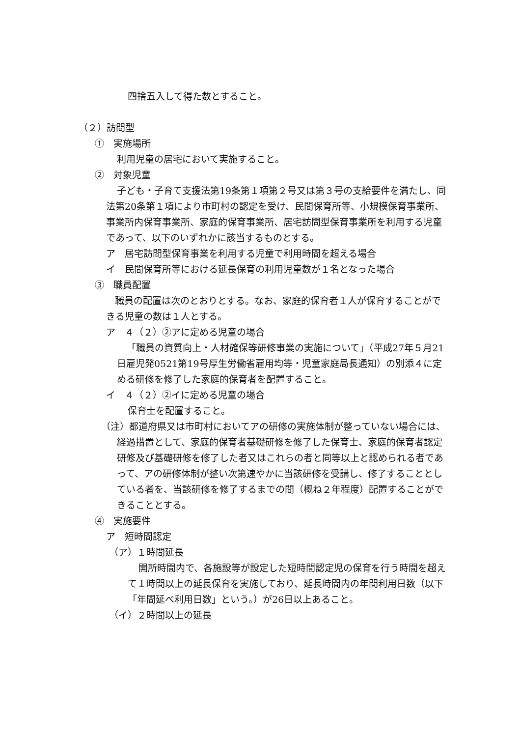四捨五入して得た数とすること。
（２）訪問型
①　実施場所
利用児童の居宅において実施すること。
②　対象児童
子ども・子育て支援法第19条第１項第２号又は第３号の支給要件を満たし、同法第20条第１項により市町村の認定を受け、民間保育所等、小規模保育事業所、事業所内保育事業所、家庭的保育事業所、居宅訪問型保育事業所を利用する児童であって、以下のいずれかに該当するものとする。
ア　居宅訪問型保育事業を利用する児童で利用時間を超える場合
イ　民間保育所等における延長保育の利用児童数が１名となった場合
③　職員配置
職員の配置は次のとおりとする。なお、家庭的保育者１人が保育することができる児童の数は１人とする。
ア　４（２）②アに定める児童の場合
「職員の資質向上・人材確保等研修事業の実施について」（平成27年５月21日雇児発0521第19号厚生労働省雇用均等・児童家庭局長通知）の別添４に定める研修を修了した家庭的保育者を配置すること。
イ　４（２）②イに定める児童の場合
保育士を配置すること。
（注）都道府県又は市町村においてアの研修の実施体制が整っていない場合には、経過措置として、家庭的保育者基礎研修を修了した保育士、家庭的保育者認定研修及び基礎研修を修了した者又はこれらの者と同等以上と認められる者であって、アの研修体制が整い次第速やかに当該研修を受講し、修了することとしている者を、当該研修を修了するまでの間（概ね２年程度）配置することができることとする。
④　実施要件
ア　短時間認定
（ア）１時間延長
開所時間内で、各施設等が設定した短時間認定児の保育を行う時間を超えて１時間以上の延長保育を実施しており、延長時間内の年間利用日数（以下「年間延べ利用日数」という。）が26日以上あること。
（イ）２時間以上の延長